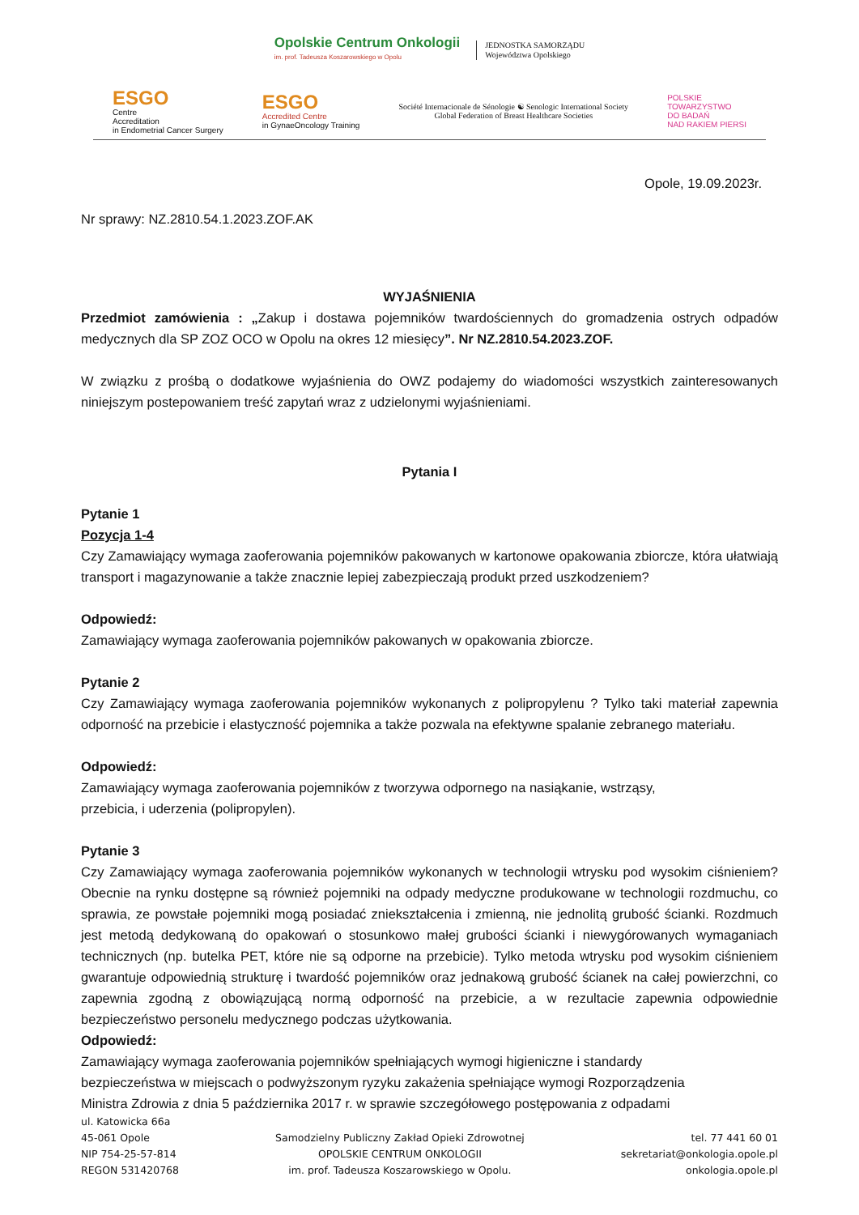Opolskie Centrum Onkologii
im. prof. Tadeusza Koszarowskiego w Opolu
JEDNOSTKA SAMORZĄDU
Województwa Opolskiego
ESGO
Centre
Accreditation
in Endometrial Cancer Surgery
ESGO
Accredited Centre
in GynaeOncology Training
Société Internacionale de Sénologie ☯ Senologic International Society
Global Federation of Breast Healthcare Societies
POLSKIE
TOWARZYSTWO
DO BADAŃ
NAD RAKIEM PIERSI
Opole, 19.09.2023r.
Nr sprawy: NZ.2810.54.1.2023.ZOF.AK
WYJAŚNIENIA
Przedmiot zamówienia : „Zakup i dostawa pojemników twardościennych do gromadzenia ostrych odpadów medycznych dla SP ZOZ OCO w Opolu na okres 12 miesięcy”. Nr NZ.2810.54.2023.ZOF.
W związku z prośbą o dodatkowe wyjaśnienia do OWZ podajemy do wiadomości wszystkich zainteresowanych niniejszym postepowaniem treść zapytań wraz z udzielonymi wyjaśnieniami.
Pytania I
Pytanie 1
Pozycja 1-4
Czy Zamawiający wymaga zaoferowania pojemników pakowanych w kartonowe opakowania zbiorcze, która ułatwiają transport i magazynowanie a także znacznie lepiej zabezpieczają produkt przed uszkodzeniem?
Odpowiedź:
Zamawiający wymaga zaoferowania pojemników pakowanych w opakowania zbiorcze.
Pytanie 2
Czy Zamawiający wymaga zaoferowania pojemników wykonanych z polipropylenu ? Tylko taki materiał zapewnia odporność na przebicie i elastyczność pojemnika a także pozwala na efektywne spalanie zebranego materiału.
Odpowiedź:
Zamawiający wymaga zaoferowania pojemników z tworzywa odpornego na nasiąkanie, wstrząsy,
przebicia, i uderzenia (polipropylen).
Pytanie 3
Czy Zamawiający wymaga zaoferowania pojemników wykonanych w technologii wtrysku pod wysokim ciśnieniem? Obecnie na rynku dostępne są również pojemniki na odpady medyczne produkowane w technologii rozdmuchu, co sprawia, ze powstałe pojemniki mogą posiadać zniekształcenia i zmienną, nie jednolitą grubość ścianki. Rozdmuch jest metodą dedykowaną do opakowań o stosunkowo małej grubości ścianki i niewygórowanych wymaganiach technicznych (np. butelka PET, które nie są odporne na przebicie). Tylko metoda wtrysku pod wysokim ciśnieniem gwarantuje odpowiednią strukturę i twardość pojemników oraz jednakową grubość ścianek na całej powierzchni, co zapewnia zgodną z obowiązującą normą odporność na przebicie, a w rezultacie zapewnia odpowiednie bezpieczeństwo personelu medycznego podczas użytkowania.
Odpowiedź:
Zamawiający wymaga zaoferowania pojemników spełniających wymogi higieniczne i standardy
bezpieczeństwa w miejscach o podwyższonym ryzyku zakażenia spełniające wymogi Rozporządzenia
Ministra Zdrowia z dnia 5 października 2017 r. w sprawie szczegółowego postępowania z odpadami
ul. Katowicka 66a
45-061 Opole
NIP 754-25-57-814
REGON 531420768
Samodzielny Publiczny Zakład Opieki Zdrowotnej
OPOLSKIE CENTRUM ONKOLOGII
im. prof. Tadeusza Koszarowskiego w Opolu.
tel. 77 441 60 01
sekretariat@onkologia.opole.pl
onkologia.opole.pl